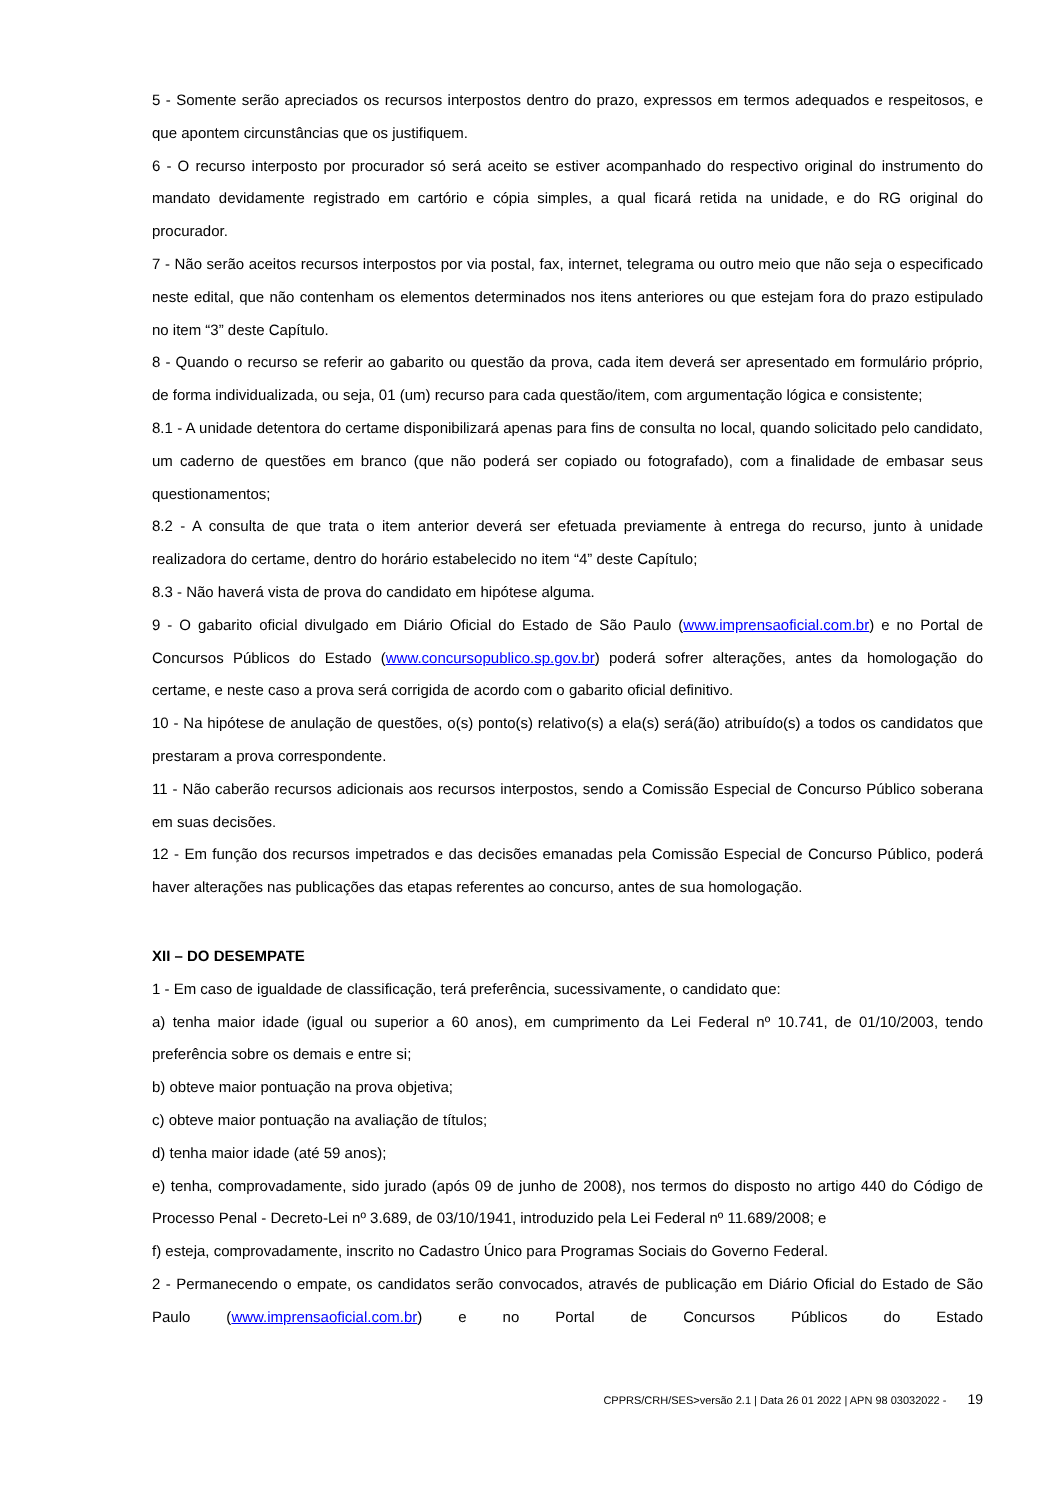5 - Somente serão apreciados os recursos interpostos dentro do prazo, expressos em termos adequados e respeitosos, e que apontem circunstâncias que os justifiquem.
6 - O recurso interposto por procurador só será aceito se estiver acompanhado do respectivo original do instrumento do mandato devidamente registrado em cartório e cópia simples, a qual ficará retida na unidade, e do RG original do procurador.
7 - Não serão aceitos recursos interpostos por via postal, fax, internet, telegrama ou outro meio que não seja o especificado neste edital, que não contenham os elementos determinados nos itens anteriores ou que estejam fora do prazo estipulado no item “3” deste Capítulo.
8 - Quando o recurso se referir ao gabarito ou questão da prova, cada item deverá ser apresentado em formulário próprio, de forma individualizada, ou seja, 01 (um) recurso para cada questão/item, com argumentação lógica e consistente;
8.1 - A unidade detentora do certame disponibilizará apenas para fins de consulta no local, quando solicitado pelo candidato, um caderno de questões em branco (que não poderá ser copiado ou fotografado), com a finalidade de embasar seus questionamentos;
8.2 - A consulta de que trata o item anterior deverá ser efetuada previamente à entrega do recurso, junto à unidade realizadora do certame, dentro do horário estabelecido no item “4” deste Capítulo;
8.3 - Não haverá vista de prova do candidato em hipótese alguma.
9 - O gabarito oficial divulgado em Diário Oficial do Estado de São Paulo (www.imprensaoficial.com.br) e no Portal de Concursos Públicos do Estado (www.concursopublico.sp.gov.br) poderá sofrer alterações, antes da homologação do certame, e neste caso a prova será corrigida de acordo com o gabarito oficial definitivo.
10 - Na hipótese de anulação de questões, o(s) ponto(s) relativo(s) a ela(s) será(ão) atribuído(s) a todos os candidatos que prestaram a prova correspondente.
11 - Não caberão recursos adicionais aos recursos interpostos, sendo a Comissão Especial de Concurso Público soberana em suas decisões.
12 - Em função dos recursos impetrados e das decisões emanadas pela Comissão Especial de Concurso Público, poderá haver alterações nas publicações das etapas referentes ao concurso, antes de sua homologação.
XII – DO DESEMPATE
1 - Em caso de igualdade de classificação, terá preferência, sucessivamente, o candidato que:
a) tenha maior idade (igual ou superior a 60 anos), em cumprimento da Lei Federal nº 10.741, de 01/10/2003, tendo preferência sobre os demais e entre si;
b) obteve maior pontuação na prova objetiva;
c) obteve maior pontuação na avaliação de títulos;
d) tenha maior idade (até 59 anos);
e) tenha, comprovadamente, sido jurado (após 09 de junho de 2008), nos termos do disposto no artigo 440 do Código de Processo Penal - Decreto-Lei nº 3.689, de 03/10/1941, introduzido pela Lei Federal nº 11.689/2008; e
f) esteja, comprovadamente, inscrito no Cadastro Único para Programas Sociais do Governo Federal.
2 - Permanecendo o empate, os candidatos serão convocados, através de publicação em Diário Oficial do Estado de São Paulo (www.imprensaoficial.com.br) e no Portal de Concursos Públicos do Estado
CPPRS/CRH/SES>versão 2.1 | Data 26 01 2022 | APN 98 03032022 - 19